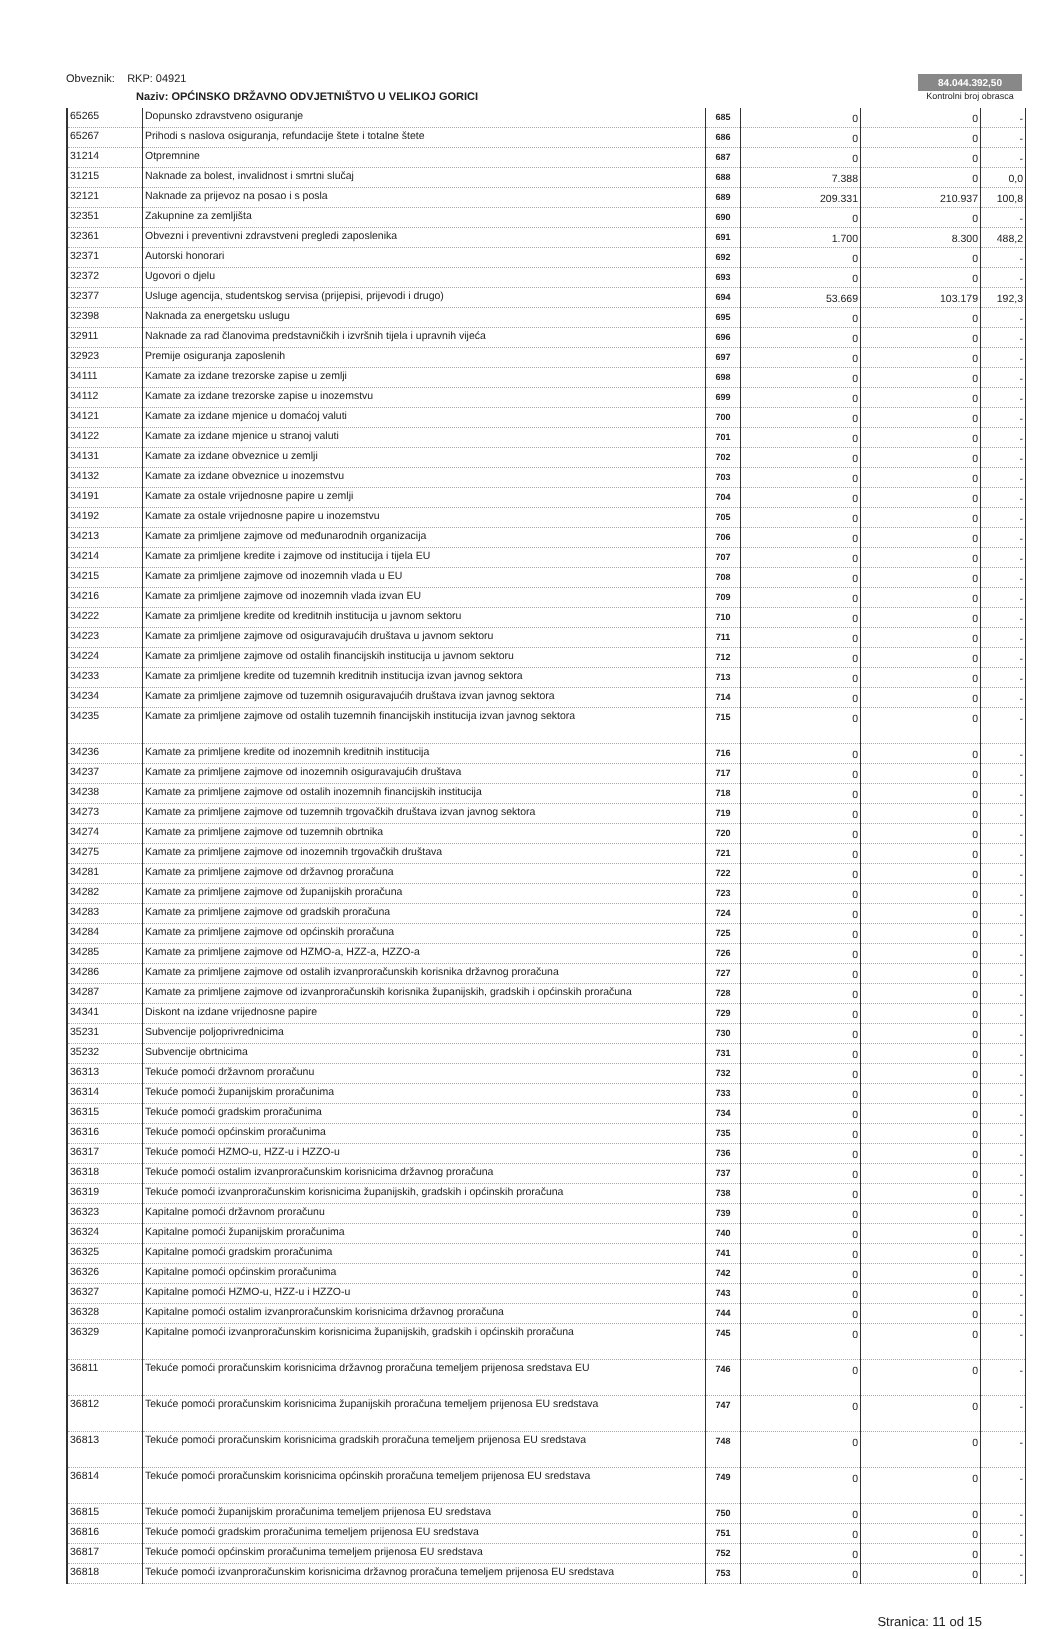Obveznik: RKP: 04921
Naziv: OPĆINSKO DRŽAVNO ODVJETNIŠTVO U VELIKOJ GORICI
84.044.392,50
Kontrolni broj obrasca
| 65265 | Dopunsko zdravstveno osiguranje | 685 | 0 | 0 | - |
| 65267 | Prihodi s naslova osiguranja, refundacije štete i totalne štete | 686 | 0 | 0 | - |
| 31214 | Otpremnine | 687 | 0 | 0 | - |
| 31215 | Naknade za bolest, invalidnost i smrtni slučaj | 688 | 7.388 | 0 | 0,0 |
| 32121 | Naknade za prijevoz na posao i s posla | 689 | 209.331 | 210.937 | 100,8 |
| 32351 | Zakupnine za zemljišta | 690 | 0 | 0 | - |
| 32361 | Obvezni i preventivni zdravstveni pregledi zaposlenika | 691 | 1.700 | 8.300 | 488,2 |
| 32371 | Autorski honorari | 692 | 0 | 0 | - |
| 32372 | Ugovori o djelu | 693 | 0 | 0 | - |
| 32377 | Usluge agencija, studentskog servisa (prijepisi, prijevodi i drugo) | 694 | 53.669 | 103.179 | 192,3 |
| 32398 | Naknada za energetsku uslugu | 695 | 0 | 0 | - |
| 32911 | Naknade za rad članovima predstavničkih i izvršnih tijela i upravnih vijeća | 696 | 0 | 0 | - |
| 32923 | Premije osiguranja zaposlenih | 697 | 0 | 0 | - |
| 34111 | Kamate za izdane trezorske zapise u zemlji | 698 | 0 | 0 | - |
| 34112 | Kamate za izdane trezorske zapise u inozemstvu | 699 | 0 | 0 | - |
| 34121 | Kamate za izdane mjenice u domaćoj valuti | 700 | 0 | 0 | - |
| 34122 | Kamate za izdane mjenice u stranoj valuti | 701 | 0 | 0 | - |
| 34131 | Kamate za izdane obveznice u zemlji | 702 | 0 | 0 | - |
| 34132 | Kamate za izdane obveznice u inozemstvu | 703 | 0 | 0 | - |
| 34191 | Kamate za ostale vrijednosne papire u zemlji | 704 | 0 | 0 | - |
| 34192 | Kamate za ostale vrijednosne papire u inozemstvu | 705 | 0 | 0 | - |
| 34213 | Kamate za primljene zajmove od međunarodnih organizacija | 706 | 0 | 0 | - |
| 34214 | Kamate za primljene kredite i zajmove od institucija i tijela EU | 707 | 0 | 0 | - |
| 34215 | Kamate za primljene zajmove od inozemnih vlada u EU | 708 | 0 | 0 | - |
| 34216 | Kamate za primljene zajmove od inozemnih vlada izvan EU | 709 | 0 | 0 | - |
| 34222 | Kamate za primljene kredite od kreditnih institucija u javnom sektoru | 710 | 0 | 0 | - |
| 34223 | Kamate za primljene zajmove od osiguravajućih društava u javnom sektoru | 711 | 0 | 0 | - |
| 34224 | Kamate za primljene zajmove od ostalih financijskih institucija u javnom sektoru | 712 | 0 | 0 | - |
| 34233 | Kamate za primljene kredite od tuzemnih kreditnih institucija izvan javnog sektora | 713 | 0 | 0 | - |
| 34234 | Kamate za primljene zajmove od tuzemnih osiguravajućih društava izvan javnog sektora | 714 | 0 | 0 | - |
| 34235 | Kamate za primljene zajmove od ostalih tuzemnih financijskih institucija izvan javnog sektora | 715 | 0 | 0 | - |
| 34236 | Kamate za primljene kredite od inozemnih kreditnih institucija | 716 | 0 | 0 | - |
| 34237 | Kamate za primljene zajmove od inozemnih osiguravajućih društava | 717 | 0 | 0 | - |
| 34238 | Kamate za primljene zajmove od ostalih inozemnih financijskih institucija | 718 | 0 | 0 | - |
| 34273 | Kamate za primljene zajmove od tuzemnih trgovačkih društava izvan javnog sektora | 719 | 0 | 0 | - |
| 34274 | Kamate za primljene zajmove od tuzemnih obrtnika | 720 | 0 | 0 | - |
| 34275 | Kamate za primljene zajmove od inozemnih trgovačkih društava | 721 | 0 | 0 | - |
| 34281 | Kamate za primljene zajmove od državnog proračuna | 722 | 0 | 0 | - |
| 34282 | Kamate za primljene zajmove od županijskih proračuna | 723 | 0 | 0 | - |
| 34283 | Kamate za primljene zajmove od gradskih proračuna | 724 | 0 | 0 | - |
| 34284 | Kamate za primljene zajmove od općinskih proračuna | 725 | 0 | 0 | - |
| 34285 | Kamate za primljene zajmove od HZMO-a, HZZ-a, HZZO-a | 726 | 0 | 0 | - |
| 34286 | Kamate za primljene zajmove od ostalih izvanproračunskih korisnika državnog proračuna | 727 | 0 | 0 | - |
| 34287 | Kamate za primljene zajmove od izvanproračunskih korisnika županijskih, gradskih i općinskih proračuna | 728 | 0 | 0 | - |
| 34341 | Diskont na izdane vrijednosne papire | 729 | 0 | 0 | - |
| 35231 | Subvencije poljoprivrednicima | 730 | 0 | 0 | - |
| 35232 | Subvencije obrtnicima | 731 | 0 | 0 | - |
| 36313 | Tekuće pomoći državnom proračunu | 732 | 0 | 0 | - |
| 36314 | Tekuće pomoći županijskim proračunima | 733 | 0 | 0 | - |
| 36315 | Tekuće pomoći gradskim proračunima | 734 | 0 | 0 | - |
| 36316 | Tekuće pomoći općinskim proračunima | 735 | 0 | 0 | - |
| 36317 | Tekuće pomoći HZMO-u, HZZ-u i HZZO-u | 736 | 0 | 0 | - |
| 36318 | Tekuće pomoći ostalim izvanproračunskim korisnicima državnog proračuna | 737 | 0 | 0 | - |
| 36319 | Tekuće pomoći izvanproračunskim korisnicima županijskih, gradskih i općinskih proračuna | 738 | 0 | 0 | - |
| 36323 | Kapitalne pomoći državnom proračunu | 739 | 0 | 0 | - |
| 36324 | Kapitalne pomoći županijskim proračunima | 740 | 0 | 0 | - |
| 36325 | Kapitalne pomoći gradskim proračunima | 741 | 0 | 0 | - |
| 36326 | Kapitalne pomoći općinskim proračunima | 742 | 0 | 0 | - |
| 36327 | Kapitalne pomoći HZMO-u, HZZ-u i HZZO-u | 743 | 0 | 0 | - |
| 36328 | Kapitalne pomoći ostalim izvanproračunskim korisnicima državnog proračuna | 744 | 0 | 0 | - |
| 36329 | Kapitalne pomoći izvanproračunskim korisnicima županijskih, gradskih i općinskih proračuna | 745 | 0 | 0 | - |
| 36811 | Tekuće pomoći proračunskim korisnicima državnog proračuna temeljem prijenosa sredstava EU | 746 | 0 | 0 | - |
| 36812 | Tekuće pomoći proračunskim korisnicima županijskih proračuna temeljem prijenosa EU sredstava | 747 | 0 | 0 | - |
| 36813 | Tekuće pomoći proračunskim korisnicima gradskih proračuna temeljem prijenosa EU sredstava | 748 | 0 | 0 | - |
| 36814 | Tekuće pomoći proračunskim korisnicima općinskih proračuna temeljem prijenosa EU sredstava | 749 | 0 | 0 | - |
| 36815 | Tekuće pomoći županijskim proračunima temeljem prijenosa EU sredstava | 750 | 0 | 0 | - |
| 36816 | Tekuće pomoći gradskim proračunima temeljem prijenosa EU sredstava | 751 | 0 | 0 | - |
| 36817 | Tekuće pomoći općinskim proračunima temeljem prijenosa EU sredstava | 752 | 0 | 0 | - |
| 36818 | Tekuće pomoći izvanproračunskim korisnicima državnog proračuna temeljem prijenosa EU sredstava | 753 | 0 | 0 | - |
Stranica: 11 od 15